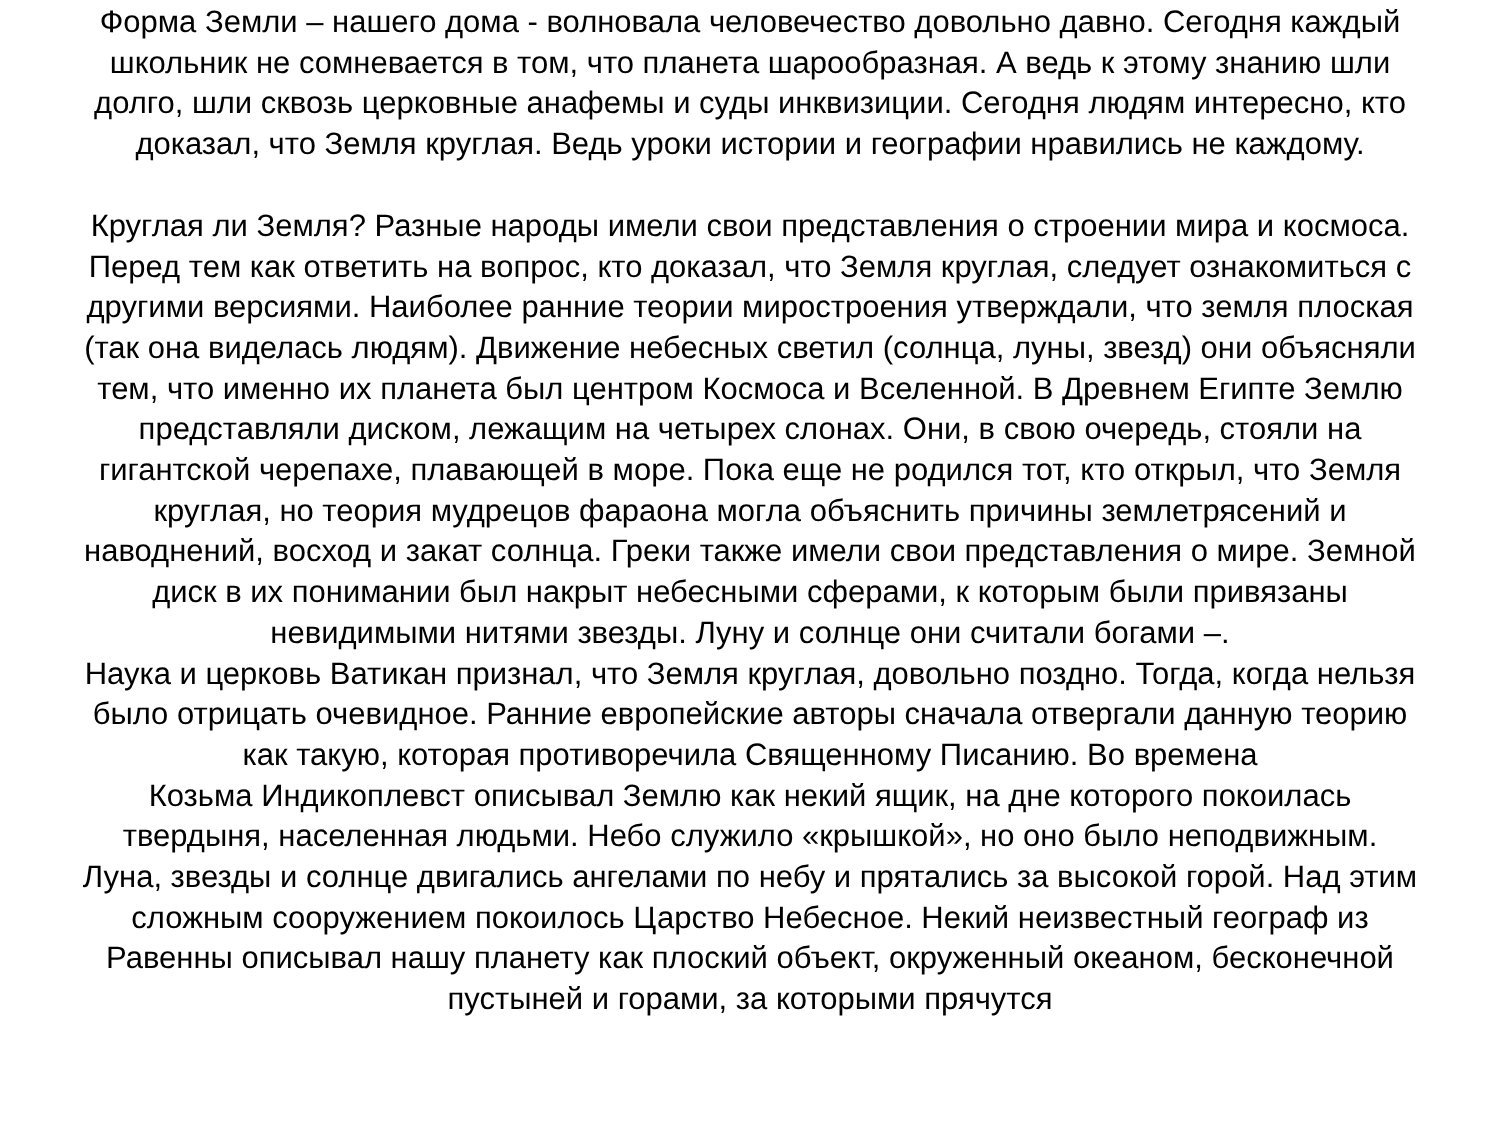Форма Земли – нашего дома - волновала человечество довольно давно. Сегодня каждый школьник не сомневается в том, что планета шарообразная. А ведь к этому знанию шли долго, шли сквозь церковные анафемы и суды инквизиции. Сегодня людям интересно, кто доказал, что Земля круглая. Ведь уроки истории и географии нравились не каждому.
Круглая ли Земля? Разные народы имели свои представления о строении мира и космоса. Перед тем как ответить на вопрос, кто доказал, что Земля круглая, следует ознакомиться с другими версиями. Наиболее ранние теории миростроения утверждали, что земля плоская (так она виделась людям). Движение небесных светил (солнца, луны, звезд) они объясняли тем, что именно их планета был центром Космоса и Вселенной. В Древнем Египте Землю представляли диском, лежащим на четырех слонах. Они, в свою очередь, стояли на гигантской черепахе, плавающей в море. Пока еще не родился тот, кто открыл, что Земля круглая, но теория мудрецов фараона могла объяснить причины землетрясений и наводнений, восход и закат солнца. Греки также имели свои представления о мире. Земной диск в их понимании был накрыт небесными сферами, к которым были привязаны невидимыми нитями звезды. Луну и солнце они считали богами –.
Наука и церковь Ватикан признал, что Земля круглая, довольно поздно. Тогда, когда нельзя было отрицать очевидное. Ранние европейские авторы сначала отвергали данную теорию как такую, которая противоречила Священному Писанию. Во времена
Козьма Индикоплевст описывал Землю как некий ящик, на дне которого покоилась твердыня, населенная людьми. Небо служило «крышкой», но оно было неподвижным. Луна, звезды и солнце двигались ангелами по небу и прятались за высокой горой. Над этим сложным сооружением покоилось Царство Небесное. Некий неизвестный географ из Равенны описывал нашу планету как плоский объект, окруженный океаном, бесконечной пустыней и горами, за которыми прячутся